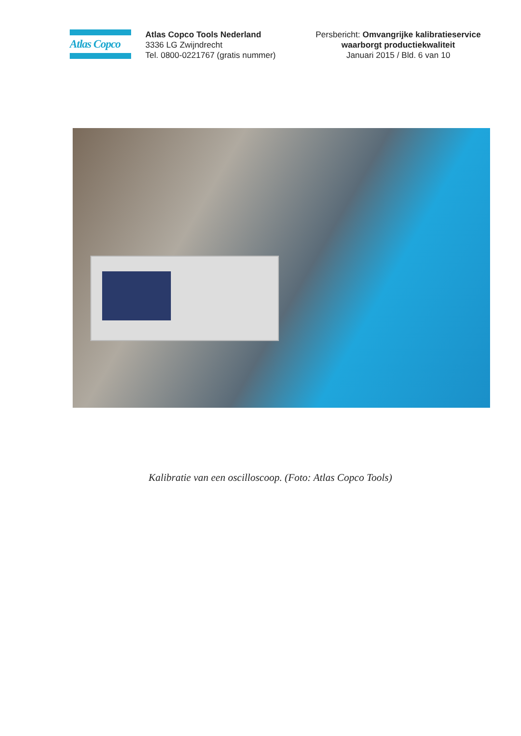Atlas Copco
Atlas Copco Tools Nederland
3336 LG Zwijndrecht
Tel. 0800-0221767 (gratis nummer)
Persbericht: Omvangrijke kalibratieservice waarborgt productiekwaliteit
Januari 2015 / Bld. 6 van 10
Kalibratie van een oscilloscoop. (Foto: Atlas Copco Tools)